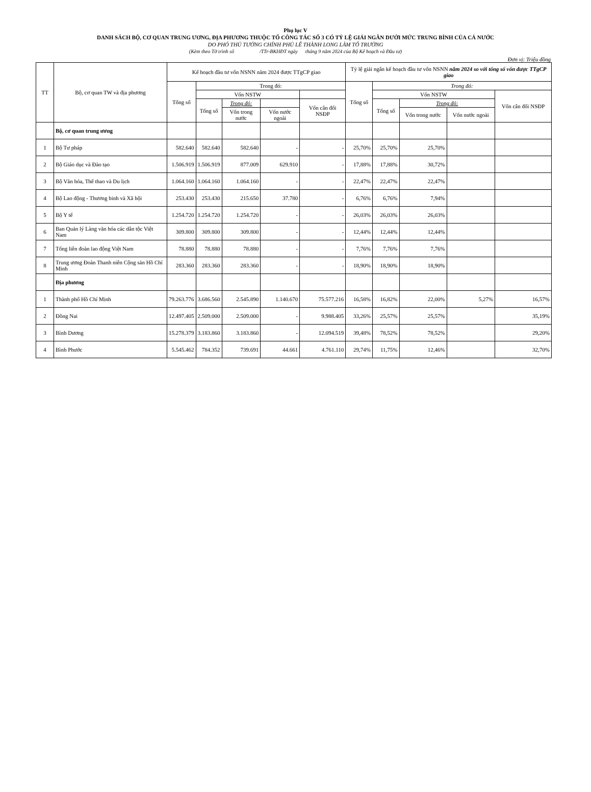Phụ lục V
DANH SÁCH BỘ, CƠ QUAN TRUNG ƯƠNG, ĐỊA PHƯƠNG THUỘC TỔ CÔNG TÁC SỐ 3 CÓ TỶ LỆ GIẢI NGÂN DƯỚI MỨC TRUNG BÌNH CỦA CẢ NƯỚC
DO PHÓ THỦ TƯỚNG CHÍNH PHỦ LÊ THÀNH LONG LÀM TỔ TRƯỞNG
(Kèm theo Tờ trình số /TTr-BKHĐT ngày tháng 9 năm 2024 của Bộ Kế hoạch và Đầu tư)
Đơn vị: Triệu đồng
| TT | Bộ, cơ quan TW và địa phương | Kế hoạch đầu tư vốn NSNN năm 2024 được TTgCP giao | | | | | Tỷ lệ giải ngân kế hoạch đầu tư vốn NSNN năm 2024 so với tổng số vốn được TTgCP giao | | | | |
| --- | --- | --- | --- | --- | --- | --- | --- | --- | --- | --- | --- |
| | | Tổng số | Trong đó: | | | | Tổng số | Trong đó: | | | |
| | | | Vốn NSTW | | | | | Vốn NSTW | | | Vốn cân đối NSĐP |
| | | | Tổng số | Trong đó: | | Vốn cân đối NSĐP | | Tổng số | Trong đó: | | |
| | | | | Vốn trong nước | Vốn nước ngoài | | | | Vốn trong nước | Vốn nước ngoài | |
| | Bộ, cơ quan trung ương | | | | | | | | | | |
| 1 | Bộ Tư pháp | 582.640 | 582.640 | 582.640 | - | - | 25,70% | 25,70% | 25,70% | | |
| 2 | Bộ Giáo dục và Đào tạo | 1.506.919 | 1.506.919 | 877.009 | 629.910 | - | 17,88% | 17,88% | 30,72% | | |
| 3 | Bộ Văn hóa, Thể thao và Du lịch | 1.064.160 | 1.064.160 | 1.064.160 | - | - | 22,47% | 22,47% | 22,47% | | |
| 4 | Bộ Lao động - Thương binh và Xã hội | 253.430 | 253.430 | 215.650 | 37.780 | - | 6,76% | 6,76% | 7,94% | | |
| 5 | Bộ Y tế | 1.254.720 | 1.254.720 | 1.254.720 | - | - | 26,03% | 26,03% | 26,03% | | |
| 6 | Ban Quản lý Làng văn hóa các dân tộc Việt Nam | 309.800 | 309.800 | 309.800 | - | - | 12,44% | 12,44% | 12,44% | | |
| 7 | Tổng liên đoàn lao động Việt Nam | 78.880 | 78.880 | 78.880 | - | - | 7,76% | 7,76% | 7,76% | | |
| 8 | Trung ương Đoàn Thanh niên Cộng sản Hồ Chí Minh | 283.360 | 283.360 | 283.360 | - | - | 18,90% | 18,90% | 18,90% | | |
| | Địa phương | | | | | | | | | | |
| 1 | Thành phố Hồ Chí Minh | 79.263.776 | 3.686.560 | 2.545.890 | 1.140.670 | 75.577.216 | 16,58% | 16,82% | 22,00% | 5,27% | 16,57% |
| 2 | Đồng Nai | 12.497.405 | 2.509.000 | 2.509.000 | - | 9.988.405 | 33,26% | 25,57% | 25,57% | | 35,19% |
| 3 | Bình Dương | 15.278.379 | 3.183.860 | 3.183.860 | - | 12.094.519 | 39,48% | 78,52% | 78,52% | | 29,20% |
| 4 | Bình Phước | 5.545.462 | 784.352 | 739.691 | 44.661 | 4.761.110 | 29,74% | 11,75% | 12,46% | | 32,70% |